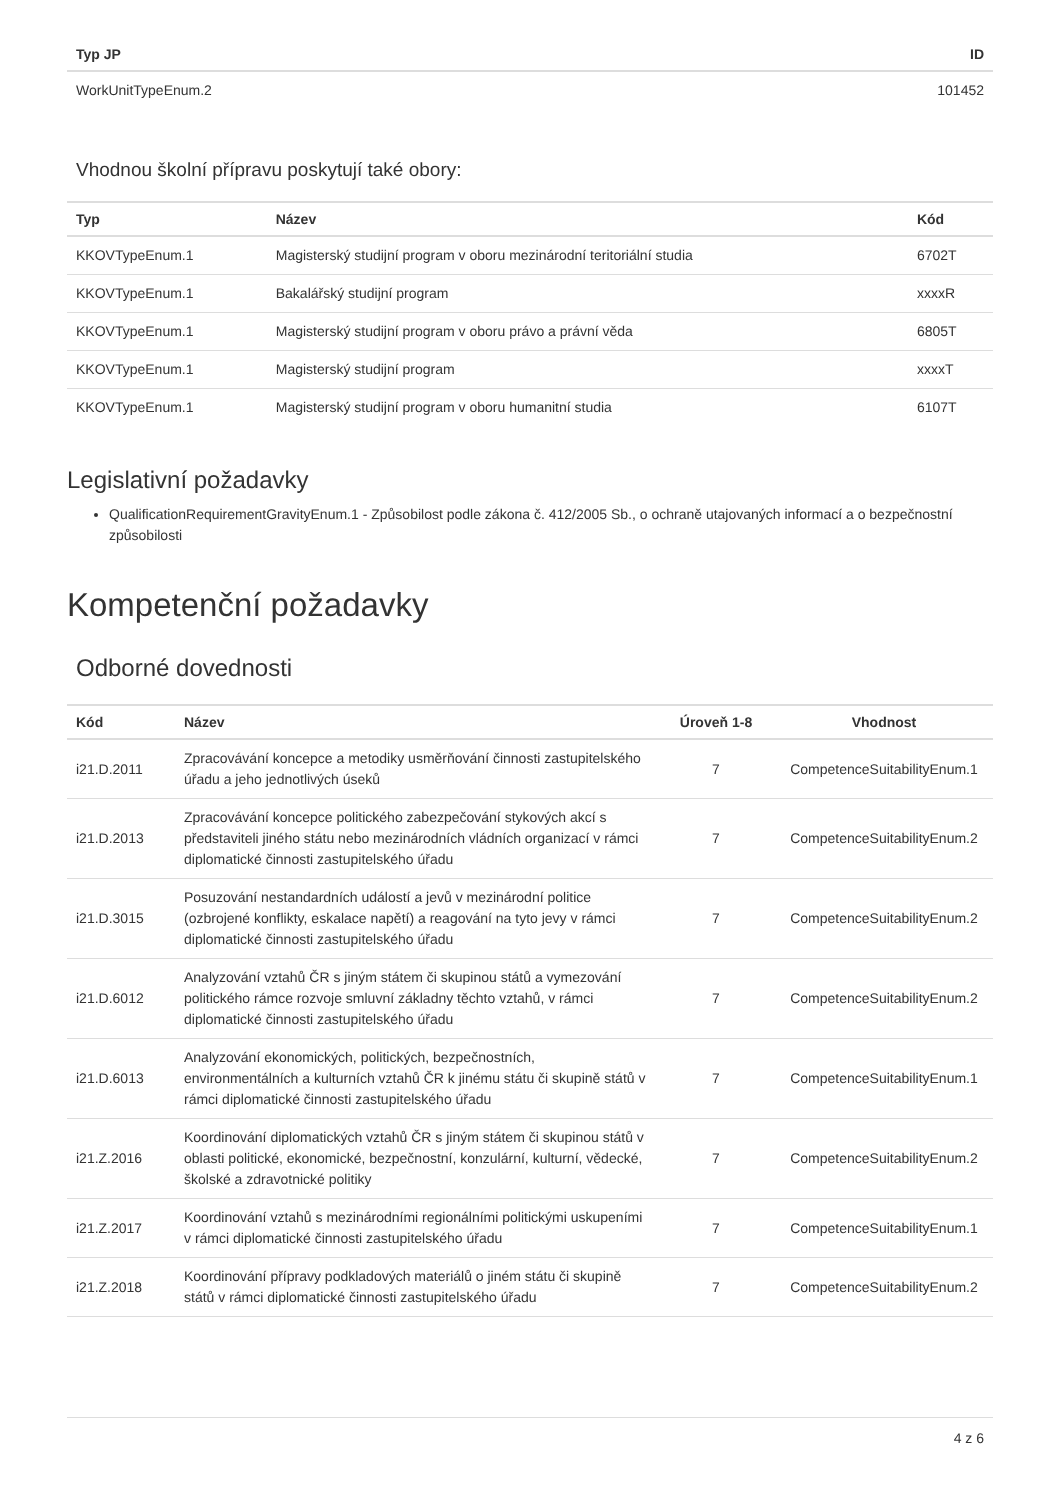| Typ JP | ID |
| --- | --- |
| WorkUnitTypeEnum.2 | 101452 |
Vhodnou školní přípravu poskytují také obory:
| Typ | Název | Kód |
| --- | --- | --- |
| KKOVTypeEnum.1 | Magisterský studijní program v oboru mezinárodní teritoriální studia | 6702T |
| KKOVTypeEnum.1 | Bakalářský studijní program | xxxxR |
| KKOVTypeEnum.1 | Magisterský studijní program v oboru právo a právní věda | 6805T |
| KKOVTypeEnum.1 | Magisterský studijní program | xxxxT |
| KKOVTypeEnum.1 | Magisterský studijní program v oboru humanitní studia | 6107T |
Legislativní požadavky
QualificationRequirementGravityEnum.1 - Způsobilost podle zákona č. 412/2005 Sb., o ochraně utajovaných informací a o bezpečnostní způsobilosti
Kompetenční požadavky
Odborné dovednosti
| Kód | Název | Úroveň 1-8 | Vhodnost |
| --- | --- | --- | --- |
| i21.D.2011 | Zpracovávání koncepce a metodiky usměrňování činnosti zastupitelského úřadu a jeho jednotlivých úseků | 7 | CompetenceSuitabilityEnum.1 |
| i21.D.2013 | Zpracovávání koncepce politického zabezpečování stykových akcí s představiteli jiného státu nebo mezinárodních vládních organizací v rámci diplomatické činnosti zastupitelského úřadu | 7 | CompetenceSuitabilityEnum.2 |
| i21.D.3015 | Posuzování nestandardních událostí a jevů v mezinárodní politice (ozbrojené konflikty, eskalace napětí) a reagování na tyto jevy v rámci diplomatické činnosti zastupitelského úřadu | 7 | CompetenceSuitabilityEnum.2 |
| i21.D.6012 | Analyzování vztahů ČR s jiným státem či skupinou států a vymezování politického rámce rozvoje smluvní základny těchto vztahů, v rámci diplomatické činnosti zastupitelského úřadu | 7 | CompetenceSuitabilityEnum.2 |
| i21.D.6013 | Analyzování ekonomických, politických, bezpečnostních, environmentálních a kulturních vztahů ČR k jinému státu či skupině států v rámci diplomatické činnosti zastupitelského úřadu | 7 | CompetenceSuitabilityEnum.1 |
| i21.Z.2016 | Koordinování diplomatických vztahů ČR s jiným státem či skupinou států v oblasti politické, ekonomické, bezpečnostní, konzulární, kulturní, vědecké, školské a zdravotnické politiky | 7 | CompetenceSuitabilityEnum.2 |
| i21.Z.2017 | Koordinování vztahů s mezinárodními regionálními politickými uskupeními v rámci diplomatické činnosti zastupitelského úřadu | 7 | CompetenceSuitabilityEnum.1 |
| i21.Z.2018 | Koordinování přípravy podkladových materiálů o jiném státu či skupině států v rámci diplomatické činnosti zastupitelského úřadu | 7 | CompetenceSuitabilityEnum.2 |
4 z 6